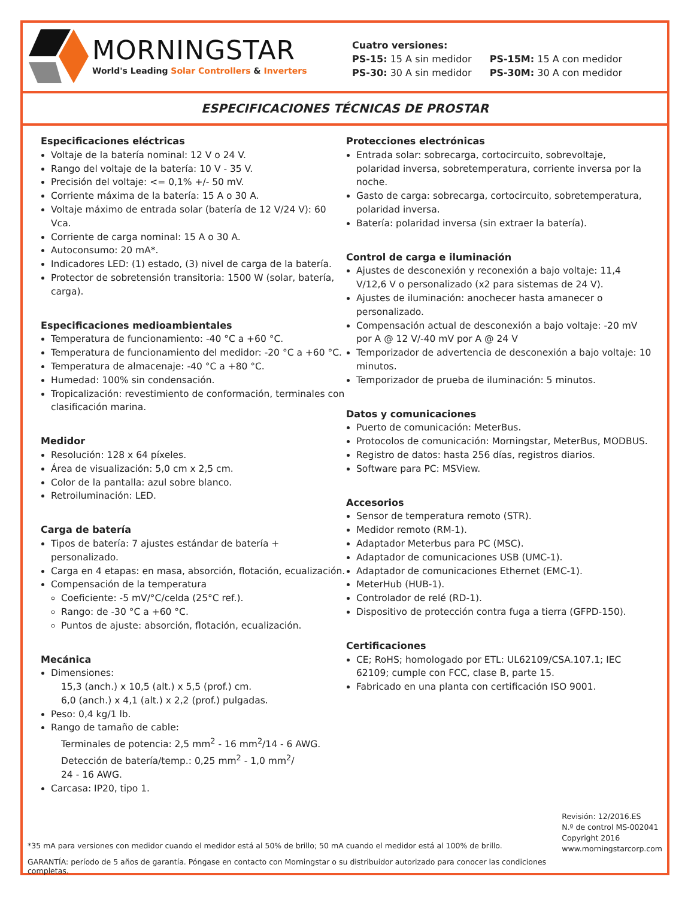MORNINGSTAR
World's Leading Solar Controllers & Inverters
Cuatro versiones:
| PS-15: 15 A sin medidor | PS-15M: 15 A con medidor |
| PS-30: 30 A sin medidor | PS-30M: 30 A con medidor |
ESPECIFICACIONES TÉCNICAS DE PROSTAR
Especificaciones eléctricas
Voltaje de la batería nominal: 12 V o 24 V.
Rango del voltaje de la batería: 10 V - 35 V.
Precisión del voltaje: <= 0,1% +/- 50 mV.
Corriente máxima de la batería: 15 A o 30 A.
Voltaje máximo de entrada solar (batería de 12 V/24 V): 60 Vca.
Corriente de carga nominal: 15 A o 30 A.
Autoconsumo: 20 mA*.
Indicadores LED: (1) estado, (3) nivel de carga de la batería.
Protector de sobretensión transitoria: 1500 W (solar, batería, carga).
Especificaciones medioambientales
Temperatura de funcionamiento: -40 °C a +60 °C.
Temperatura de funcionamiento del medidor: -20 °C a +60 °C.
Temperatura de almacenaje: -40 °C a +80 °C.
Humedad: 100% sin condensación.
Tropicalización: revestimiento de conformación, terminales con clasificación marina.
Medidor
Resolución: 128 x 64 píxeles.
Área de visualización: 5,0 cm x 2,5 cm.
Color de la pantalla: azul sobre blanco.
Retroiluminación: LED.
Carga de batería
Tipos de batería: 7 ajustes estándar de batería + personalizado.
Carga en 4 etapas: en masa, absorción, flotación, ecualización.
Compensación de la temperatura
Coeficiente: -5 mV/°C/celda (25°C ref.).
Rango: de -30 °C a +60 °C.
Puntos de ajuste: absorción, flotación, ecualización.
Mecánica
Dimensiones:
15,3 (anch.) x 10,5 (alt.) x 5,5 (prof.) cm.
6,0 (anch.) x 4,1 (alt.) x 2,2 (prof.) pulgadas.
Peso: 0,4 kg/1 lb.
Rango de tamaño de cable:
Terminales de potencia: 2,5 mm<sup>2</sup> - 16 mm<sup>2</sup>/14 - 6 AWG.
Detección de batería/temp.: 0,25 mm<sup>2</sup> - 1,0 mm<sup>2</sup>/
24 - 16 AWG.
Carcasa: IP20, tipo 1.
Protecciones electrónicas
Entrada solar: sobrecarga, cortocircuito, sobrevoltaje, polaridad inversa, sobretemperatura, corriente inversa por la noche.
Gasto de carga: sobrecarga, cortocircuito, sobretemperatura, polaridad inversa.
Batería: polaridad inversa (sin extraer la batería).
Control de carga e iluminación
Ajustes de desconexión y reconexión a bajo voltaje: 11,4 V/12,6 V o personalizado (x2 para sistemas de 24 V).
Ajustes de iluminación: anochecer hasta amanecer o personalizado.
Compensación actual de desconexión a bajo voltaje: -20 mV por A @ 12 V/-40 mV por A @ 24 V
Temporizador de advertencia de desconexión a bajo voltaje: 10 minutos.
Temporizador de prueba de iluminación: 5 minutos.
Datos y comunicaciones
Puerto de comunicación: MeterBus.
Protocolos de comunicación: Morningstar, MeterBus, MODBUS.
Registro de datos: hasta 256 días, registros diarios.
Software para PC: MSView.
Accesorios
Sensor de temperatura remoto (STR).
Medidor remoto (RM-1).
Adaptador Meterbus para PC (MSC).
Adaptador de comunicaciones USB (UMC-1).
Adaptador de comunicaciones Ethernet (EMC-1).
MeterHub (HUB-1).
Controlador de relé (RD-1).
Dispositivo de protección contra fuga a tierra (GFPD-150).
Certificaciones
CE; RoHS; homologado por ETL: UL62109/CSA.107.1; IEC 62109; cumple con FCC, clase B, parte 15.
Fabricado en una planta con certificación ISO 9001.
*35 mA para versiones con medidor cuando el medidor está al 50% de brillo; 50 mA cuando el medidor está al 100% de brillo.
GARANTÍA: período de 5 años de garantía. Póngase en contacto con Morningstar o su distribuidor autorizado para conocer las condiciones completas.
Revisión: 12/2016.ES
N.º de control MS-002041
Copyright 2016
www.morningstarcorp.com